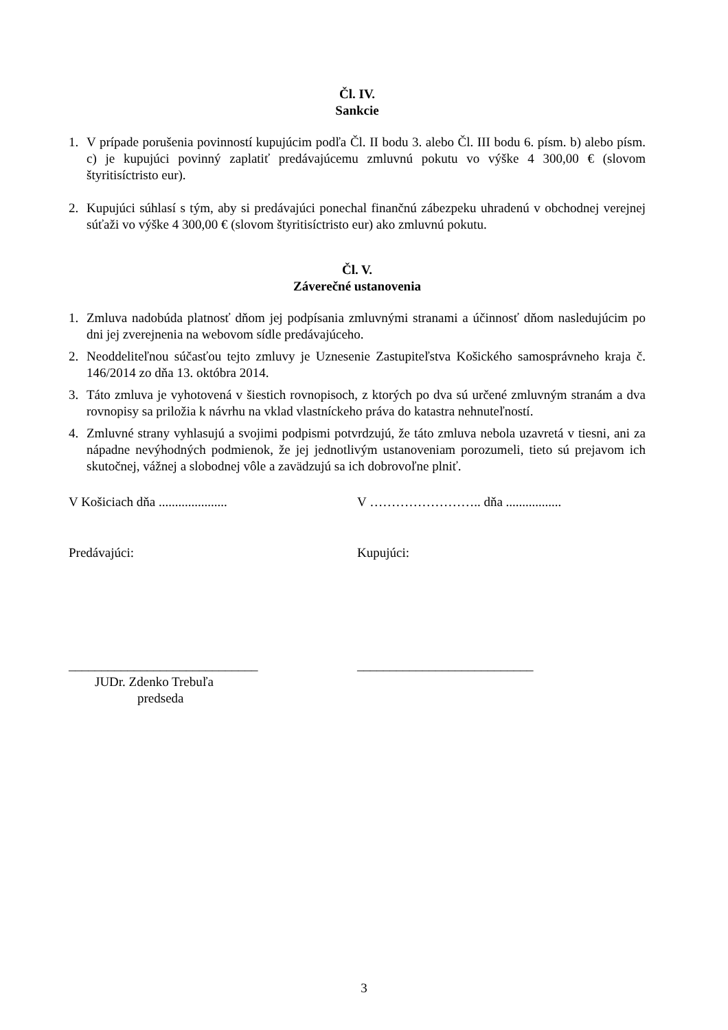Čl. IV.
Sankcie
1. V prípade porušenia povinností kupujúcim podľa Čl. II bodu 3. alebo Čl. III bodu 6. písm. b) alebo písm. c) je kupujúci povinný zaplatiť predávajúcemu zmluvnú pokutu vo výške 4 300,00 € (slovom štyritisíctristo eur).
2. Kupujúci súhlasí s tým, aby si predávajúci ponechal finančnú zábezpeku uhradenú v obchodnej verejnej súťaži vo výške 4 300,00 € (slovom štyritisíctristo eur) ako zmluvnú pokutu.
Čl. V.
Záverečné ustanovenia
1. Zmluva nadobúda platnosť dňom jej podpísania zmluvnými stranami a účinnosť dňom nasledujúcim po dni jej zverejnenia na webovom sídle predávajúceho.
2. Neoddeliteľnou súčasťou tejto zmluvy je Uznesenie Zastupiteľstva Košického samosprávneho kraja č. 146/2014 zo dňa 13. októbra 2014.
3. Táto zmluva je vyhotovená v šiestich rovnopisoch, z ktorých po dva sú určené zmluvným stranám a dva rovnopisy sa priložia k návrhu na vklad vlastníckeho práva do katastra nehnuteľností.
4. Zmluvné strany vyhlasujú a svojimi podpismi potvrdzujú, že táto zmluva nebola uzavretá v tiesni, ani za nápadne nevýhodných podmienok, že jej jednotlivým ustanoveniam porozumeli, tieto sú prejavom ich skutočnej, vážnej a slobodnej vôle a zavädzujú sa ich dobrovoľne plniť.
V Košiciach dňa ..................... V …………………….. dňa .................
Predávajúci: Kupujúci:
_____________________________ ___________________________
JUDr. Zdenko Trebuľa
predseda
3